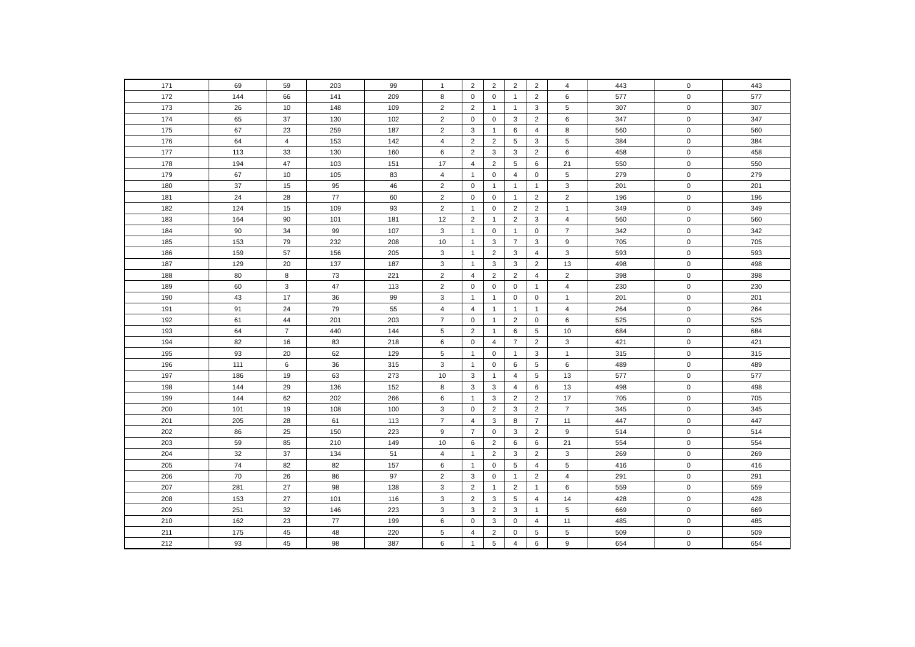| 171 | 69 | 59 | 203 | 99 | 1 | 2 | 2 | 2 | 2 | 4 | 443 | 0 | 443 |
| 172 | 144 | 66 | 141 | 209 | 8 | 0 | 0 | 1 | 2 | 6 | 577 | 0 | 577 |
| 173 | 26 | 10 | 148 | 109 | 2 | 2 | 1 | 1 | 3 | 5 | 307 | 0 | 307 |
| 174 | 65 | 37 | 130 | 102 | 2 | 0 | 0 | 3 | 2 | 6 | 347 | 0 | 347 |
| 175 | 67 | 23 | 259 | 187 | 2 | 3 | 1 | 6 | 4 | 8 | 560 | 0 | 560 |
| 176 | 64 | 4 | 153 | 142 | 4 | 2 | 2 | 5 | 3 | 5 | 384 | 0 | 384 |
| 177 | 113 | 33 | 130 | 160 | 6 | 2 | 3 | 3 | 2 | 6 | 458 | 0 | 458 |
| 178 | 194 | 47 | 103 | 151 | 17 | 4 | 2 | 5 | 6 | 21 | 550 | 0 | 550 |
| 179 | 67 | 10 | 105 | 83 | 4 | 1 | 0 | 4 | 0 | 5 | 279 | 0 | 279 |
| 180 | 37 | 15 | 95 | 46 | 2 | 0 | 1 | 1 | 1 | 3 | 201 | 0 | 201 |
| 181 | 24 | 28 | 77 | 60 | 2 | 0 | 0 | 1 | 2 | 2 | 196 | 0 | 196 |
| 182 | 124 | 15 | 109 | 93 | 2 | 1 | 0 | 2 | 2 | 1 | 349 | 0 | 349 |
| 183 | 164 | 90 | 101 | 181 | 12 | 2 | 1 | 2 | 3 | 4 | 560 | 0 | 560 |
| 184 | 90 | 34 | 99 | 107 | 3 | 1 | 0 | 1 | 0 | 7 | 342 | 0 | 342 |
| 185 | 153 | 79 | 232 | 208 | 10 | 1 | 3 | 7 | 3 | 9 | 705 | 0 | 705 |
| 186 | 159 | 57 | 156 | 205 | 3 | 1 | 2 | 3 | 4 | 3 | 593 | 0 | 593 |
| 187 | 129 | 20 | 137 | 187 | 3 | 1 | 3 | 3 | 2 | 13 | 498 | 0 | 498 |
| 188 | 80 | 8 | 73 | 221 | 2 | 4 | 2 | 2 | 4 | 2 | 398 | 0 | 398 |
| 189 | 60 | 3 | 47 | 113 | 2 | 0 | 0 | 0 | 1 | 4 | 230 | 0 | 230 |
| 190 | 43 | 17 | 36 | 99 | 3 | 1 | 1 | 0 | 0 | 1 | 201 | 0 | 201 |
| 191 | 91 | 24 | 79 | 55 | 4 | 4 | 1 | 1 | 1 | 4 | 264 | 0 | 264 |
| 192 | 61 | 44 | 201 | 203 | 7 | 0 | 1 | 2 | 0 | 6 | 525 | 0 | 525 |
| 193 | 64 | 7 | 440 | 144 | 5 | 2 | 1 | 6 | 5 | 10 | 684 | 0 | 684 |
| 194 | 82 | 16 | 83 | 218 | 6 | 0 | 4 | 7 | 2 | 3 | 421 | 0 | 421 |
| 195 | 93 | 20 | 62 | 129 | 5 | 1 | 0 | 1 | 3 | 1 | 315 | 0 | 315 |
| 196 | 111 | 6 | 36 | 315 | 3 | 1 | 0 | 6 | 5 | 6 | 489 | 0 | 489 |
| 197 | 186 | 19 | 63 | 273 | 10 | 3 | 1 | 4 | 5 | 13 | 577 | 0 | 577 |
| 198 | 144 | 29 | 136 | 152 | 8 | 3 | 3 | 4 | 6 | 13 | 498 | 0 | 498 |
| 199 | 144 | 62 | 202 | 266 | 6 | 1 | 3 | 2 | 2 | 17 | 705 | 0 | 705 |
| 200 | 101 | 19 | 108 | 100 | 3 | 0 | 2 | 3 | 2 | 7 | 345 | 0 | 345 |
| 201 | 205 | 28 | 61 | 113 | 7 | 4 | 3 | 8 | 7 | 11 | 447 | 0 | 447 |
| 202 | 86 | 25 | 150 | 223 | 9 | 7 | 0 | 3 | 2 | 9 | 514 | 0 | 514 |
| 203 | 59 | 85 | 210 | 149 | 10 | 6 | 2 | 6 | 6 | 21 | 554 | 0 | 554 |
| 204 | 32 | 37 | 134 | 51 | 4 | 1 | 2 | 3 | 2 | 3 | 269 | 0 | 269 |
| 205 | 74 | 82 | 82 | 157 | 6 | 1 | 0 | 5 | 4 | 5 | 416 | 0 | 416 |
| 206 | 70 | 26 | 86 | 97 | 2 | 3 | 0 | 1 | 2 | 4 | 291 | 0 | 291 |
| 207 | 281 | 27 | 98 | 138 | 3 | 2 | 1 | 2 | 1 | 6 | 559 | 0 | 559 |
| 208 | 153 | 27 | 101 | 116 | 3 | 2 | 3 | 5 | 4 | 14 | 428 | 0 | 428 |
| 209 | 251 | 32 | 146 | 223 | 3 | 3 | 2 | 3 | 1 | 5 | 669 | 0 | 669 |
| 210 | 162 | 23 | 77 | 199 | 6 | 0 | 3 | 0 | 4 | 11 | 485 | 0 | 485 |
| 211 | 175 | 45 | 48 | 220 | 5 | 4 | 2 | 0 | 5 | 5 | 509 | 0 | 509 |
| 212 | 93 | 45 | 98 | 387 | 6 | 1 | 5 | 4 | 6 | 9 | 654 | 0 | 654 |